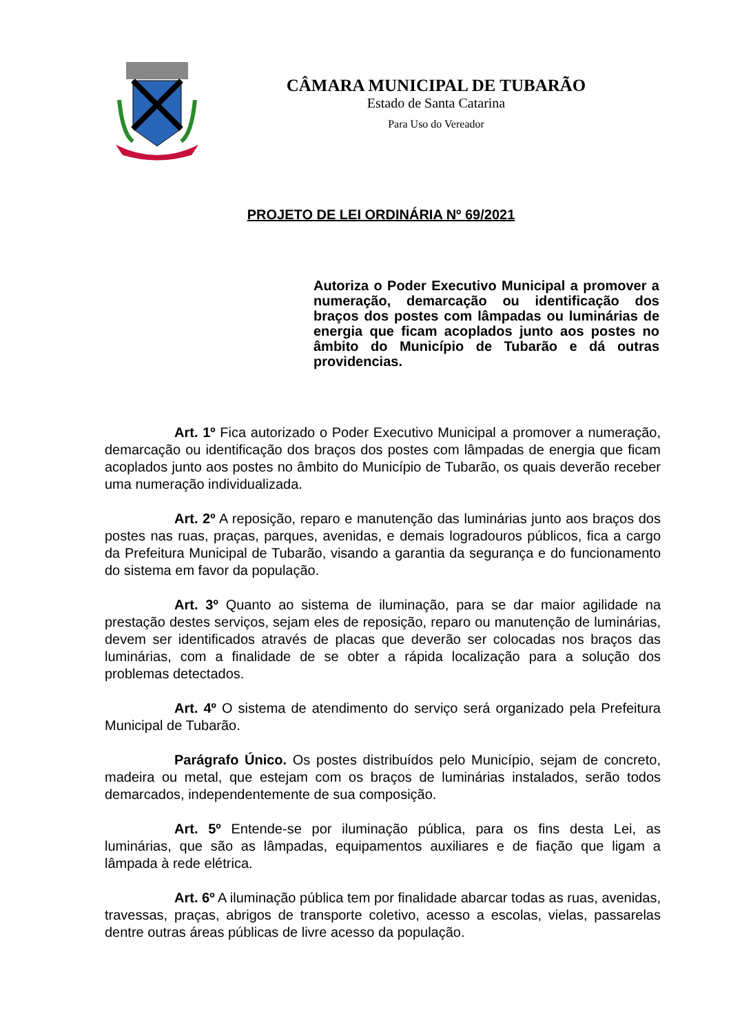CÂMARA MUNICIPAL DE TUBARÃO
Estado de Santa Catarina
Para Uso do Vereador
PROJETO DE LEI ORDINÁRIA Nº 69/2021
Autoriza o Poder Executivo Municipal a promover a numeração, demarcação ou identificação dos braços dos postes com lâmpadas ou luminárias de energia que ficam acoplados junto aos postes no âmbito do Município de Tubarão e dá outras providencias.
Art. 1º Fica autorizado o Poder Executivo Municipal a promover a numeração, demarcação ou identificação dos braços dos postes com lâmpadas de energia que ficam acoplados junto aos postes no âmbito do Município de Tubarão, os quais deverão receber uma numeração individualizada.
Art. 2º A reposição, reparo e manutenção das luminárias junto aos braços dos postes nas ruas, praças, parques, avenidas, e demais logradouros públicos, fica a cargo da Prefeitura Municipal de Tubarão, visando a garantia da segurança e do funcionamento do sistema em favor da população.
Art. 3º Quanto ao sistema de iluminação, para se dar maior agilidade na prestação destes serviços, sejam eles de reposição, reparo ou manutenção de luminárias, devem ser identificados através de placas que deverão ser colocadas nos braços das luminárias, com a finalidade de se obter a rápida localização para a solução dos problemas detectados.
Art. 4º O sistema de atendimento do serviço será organizado pela Prefeitura Municipal de Tubarão.
Parágrafo Único. Os postes distribuídos pelo Município, sejam de concreto, madeira ou metal, que estejam com os braços de luminárias instalados, serão todos demarcados, independentemente de sua composição.
Art. 5º Entende-se por iluminação pública, para os fins desta Lei, as luminárias, que são as lâmpadas, equipamentos auxiliares e de fiação que ligam a lâmpada à rede elétrica.
Art. 6º A iluminação pública tem por finalidade abarcar todas as ruas, avenidas, travessas, praças, abrigos de transporte coletivo, acesso a escolas, vielas, passarelas dentre outras áreas públicas de livre acesso da população.